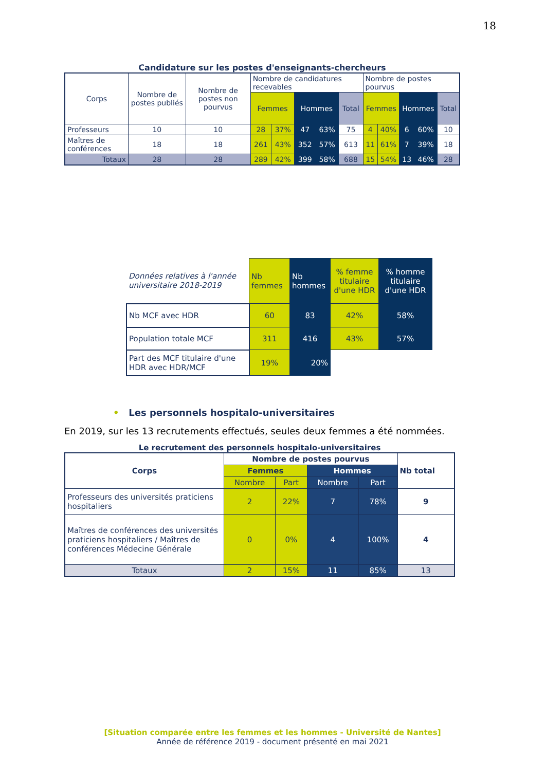18
Candidature sur les postes d'enseignants-chercheurs
| Corps | Nombre de postes publiés | Nombre de postes non pourvus | Nombre de candidatures recevables | | | | | Nombre de postes pourvus | | | | |
| --- | --- | --- | --- | --- | --- | --- | --- | --- | --- | --- | --- | --- |
| | | | Femmes | | Hommes | | Total | Femmes | | Hommes | | Total |
| Professeurs | 10 | 10 | 28 | 37% | 47 | 63% | 75 | 4 | 40% | 6 | 60% | 10 |
| Maîtres de conférences | 18 | 18 | 261 | 43% | 352 | 57% | 613 | 11 | 61% | 7 | 39% | 18 |
| Totaux | 28 | 28 | 289 | 42% | 399 | 58% | 688 | 15 | 54% | 13 | 46% | 28 |
| Données relatives à l'année universitaire 2018-2019 | Nb femmes | Nb hommes | % femme titulaire d'une HDR | % homme titulaire d'une HDR |
| Nb MCF avec HDR | 60 | 83 | 42% | 58% |
| Population totale MCF | 311 | 416 | 43% | 57% |
| Part des MCF titulaire d'une HDR avec HDR/MCF | 19% | 20% | | |
• Les personnels hospitalo-universitaires
En 2019, sur les 13 recrutements effectués, seules deux femmes a été nommées.
Le recrutement des personnels hospitalo-universitaires
| Corps | Nombre de postes pourvus | | | | Nb total |
| --- | --- | --- | --- | --- | --- |
| | Femmes | | Hommes | | |
| | Nombre | Part | Nombre | Part | |
| Professeurs des universités praticiens hospitaliers | 2 | 22% | 7 | 78% | 9 |
| Maîtres de conférences des universités praticiens hospitaliers / Maîtres de conférences Médecine Générale | 0 | 0% | 4 | 100% | 4 |
| Totaux | 2 | 15% | 11 | 85% | 13 |
[Situation comparée entre les femmes et les hommes - Université de Nantes]
Année de référence 2019 - document présenté en mai 2021